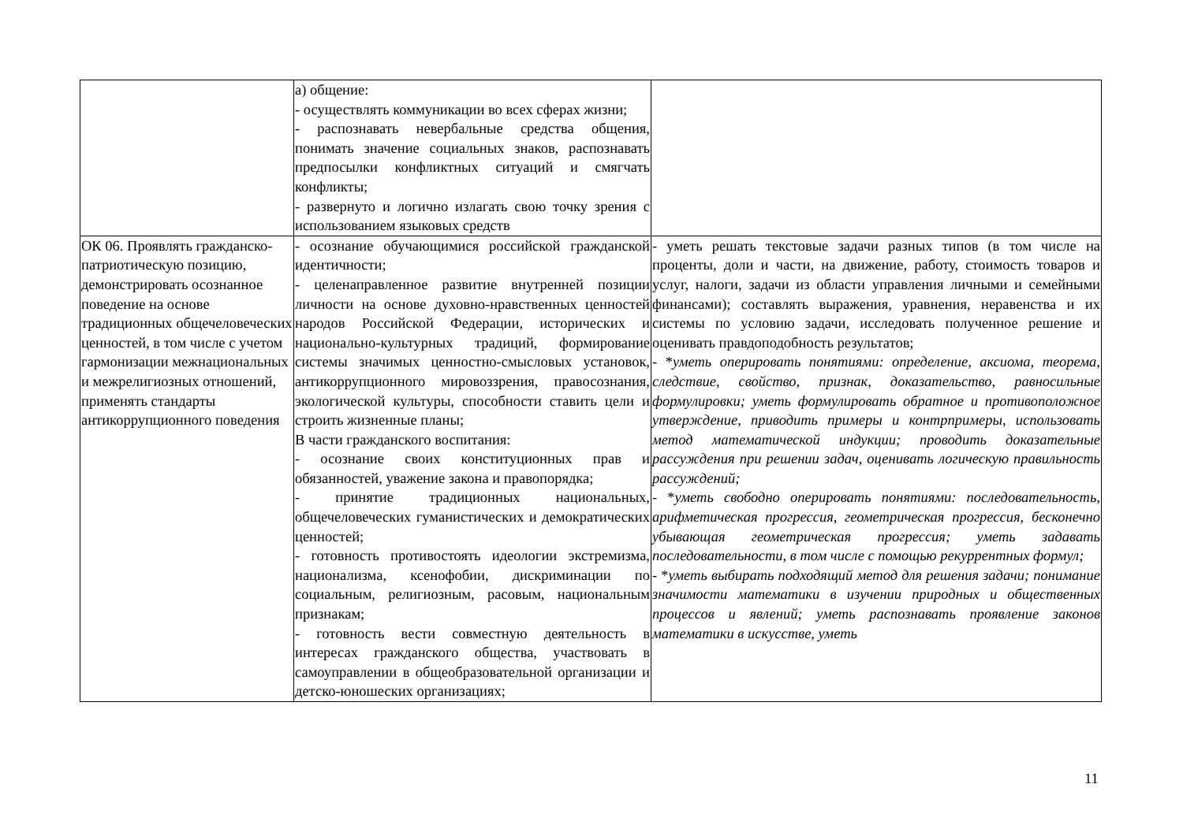| | а) общение: - осуществлять коммуникации во всех сферах жизни; - распознавать невербальные средства общения, понимать значение социальных знаков, распознавать предпосылки конфликтных ситуаций и смягчать конфликты; - развернуто и логично излагать свою точку зрения с использованием языковых средств | |
| ОК 06. Проявлять гражданско-патриотическую позицию, демонстрировать осознанное поведение на основе традиционных общечеловеческих ценностей, в том числе с учетом гармонизации межнациональных и межрелигиозных отношений, применять стандарты антикоррупционного поведения | - осознание обучающимися российской гражданской идентичности; - целенаправленное развитие внутренней позиции личности на основе духовно-нравственных ценностей народов Российской Федерации, исторических и национально-культурных традиций, формирование системы значимых ценностно-смысловых установок, антикоррупционного мировоззрения, правосознания, экологической культуры, способности ставить цели и строить жизненные планы; В части гражданского воспитания: - осознание своих конституционных прав и обязанностей, уважение закона и правопорядка; - принятие традиционных национальных, общечеловеческих гуманистических и демократических ценностей; - готовность противостоять идеологии экстремизма, национализма, ксенофобии, дискриминации по социальным, религиозным, расовым, национальным признакам; - готовность вести совместную деятельность в интересах гражданского общества, участвовать в самоуправлении в общеобразовательной организации и детско-юношеских организациях; | - уметь решать текстовые задачи разных типов (в том числе на проценты, доли и части, на движение, работу, стоимость товаров и услуг, налоги, задачи из области управления личными и семейными финансами); составлять выражения, уравнения, неравенства и их системы по условию задачи, исследовать полученное решение и оценивать правдоподобность результатов; - * уметь оперировать понятиями: определение, аксиома, теорема, следствие, свойство, признак, доказательство, равносильные формулировки; уметь формулировать обратное и противоположное утверждение, приводить примеры и контрпримеры, использовать метод математической индукции; проводить доказательные рассуждения при решении задач, оценивать логическую правильность рассуждений; - * уметь свободно оперировать понятиями: последовательность, арифметическая прогрессия, геометрическая прогрессия, бесконечно убывающая геометрическая прогрессия; уметь задавать последовательности, в том числе с помощью рекуррентных формул; - * уметь выбирать подходящий метод для решения задачи; понимание значимости математики в изучении природных и общественных процессов и явлений; уметь распознавать проявление законов математики в искусстве, уметь |
11